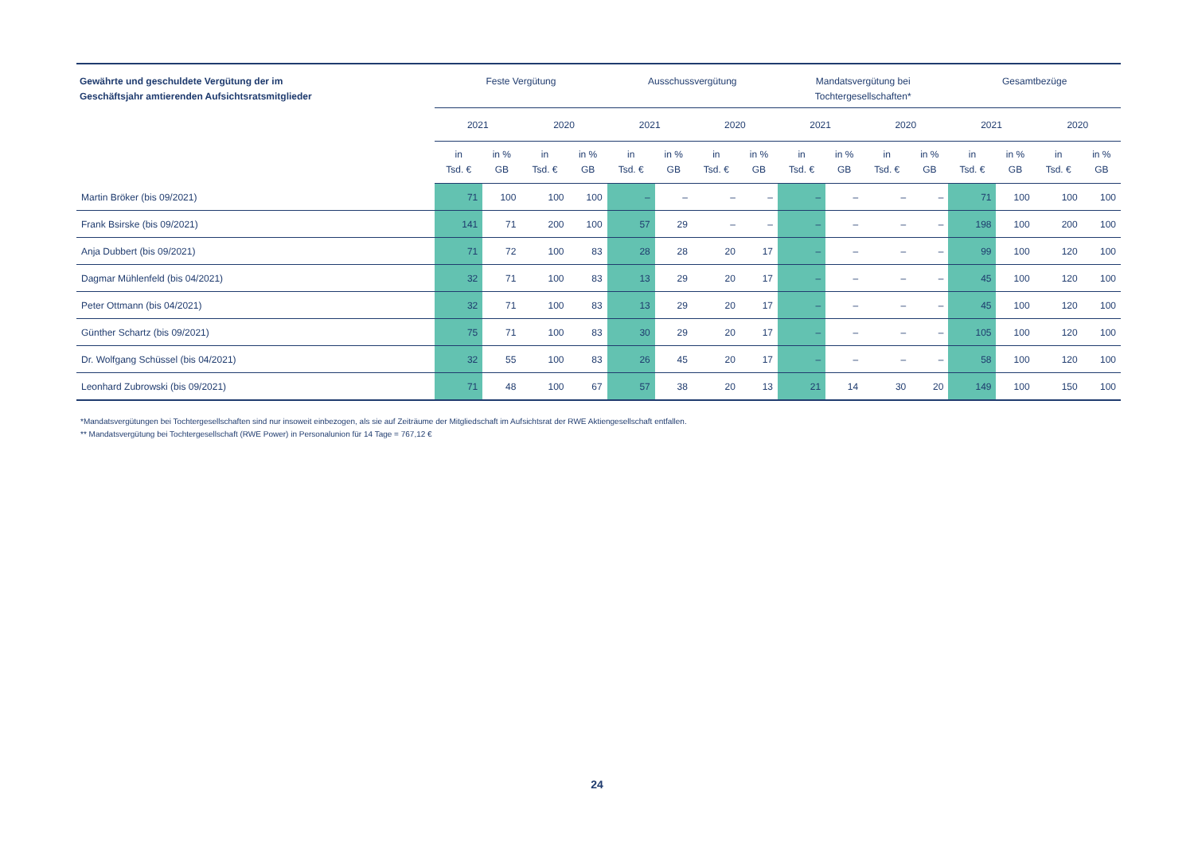| Gewährte und geschuldete Vergütung der im Geschäftsjahr amtierenden Aufsichtsratsmitglieder | Feste Vergütung | | | | Ausschussvergütung | | | | Mandatsvergütung bei Tochtergesellschaften* | | | | Gesamtbezüge | | | |
| --- | --- | --- | --- | --- | --- | --- | --- | --- | --- | --- | --- | --- | --- | --- | --- | --- |
| | 2021 | | 2020 | | 2021 | | 2020 | | 2021 | | 2020 | | 2021 | | 2020 | |
| | in Tsd. € | in % GB | in Tsd. € | in % GB | in Tsd. € | in % GB | in Tsd. € | in % GB | in Tsd. € | in % GB | in Tsd. € | in % GB | in Tsd. € | in % GB | in Tsd. € | in % GB |
| Martin Bröker (bis 09/2021) | 71 | 100 | 100 | 100 | – | – | – | – | – | – | – | – | 71 | 100 | 100 | 100 |
| Frank Bsirske (bis 09/2021) | 141 | 71 | 200 | 100 | 57 | 29 | – | – | – | – | – | – | 198 | 100 | 200 | 100 |
| Anja Dubbert (bis 09/2021) | 71 | 72 | 100 | 83 | 28 | 28 | 20 | 17 | – | – | – | – | 99 | 100 | 120 | 100 |
| Dagmar Mühlenfeld (bis 04/2021) | 32 | 71 | 100 | 83 | 13 | 29 | 20 | 17 | – | – | – | – | 45 | 100 | 120 | 100 |
| Peter Ottmann (bis 04/2021) | 32 | 71 | 100 | 83 | 13 | 29 | 20 | 17 | – | – | – | – | 45 | 100 | 120 | 100 |
| Günther Schartz (bis 09/2021) | 75 | 71 | 100 | 83 | 30 | 29 | 20 | 17 | – | – | – | – | 105 | 100 | 120 | 100 |
| Dr. Wolfgang Schüssel (bis 04/2021) | 32 | 55 | 100 | 83 | 26 | 45 | 20 | 17 | – | – | – | – | 58 | 100 | 120 | 100 |
| Leonhard Zubrowski (bis 09/2021) | 71 | 48 | 100 | 67 | 57 | 38 | 20 | 13 | 21 | 14 | 30 | 20 | 149 | 100 | 150 | 100 |
*Mandatsvergütungen bei Tochtergesellschaften sind nur insoweit einbezogen, als sie auf Zeiträume der Mitgliedschaft im Aufsichtsrat der RWE Aktiengesellschaft entfallen.
** Mandatsvergütung bei Tochtergesellschaft (RWE Power) in Personalunion für 14 Tage = 767,12 €
24